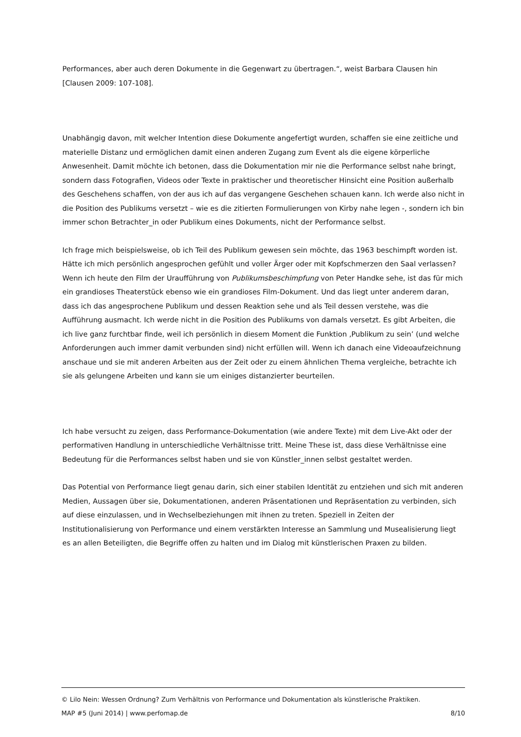Performances, aber auch deren Dokumente in die Gegenwart zu übertragen.“, weist Barbara Clausen hin [Clausen 2009: 107-108].
Unabhängig davon, mit welcher Intention diese Dokumente angefertigt wurden, schaffen sie eine zeitliche und materielle Distanz und ermöglichen damit einen anderen Zugang zum Event als die eigene körperliche Anwesenheit. Damit möchte ich betonen, dass die Dokumentation mir nie die Performance selbst nahe bringt, sondern dass Fotografien, Videos oder Texte in praktischer und theoretischer Hinsicht eine Position außerhalb des Geschehens schaffen, von der aus ich auf das vergangene Geschehen schauen kann. Ich werde also nicht in die Position des Publikums versetzt – wie es die zitierten Formulierungen von Kirby nahe legen -, sondern ich bin immer schon Betrachter_in oder Publikum eines Dokuments, nicht der Performance selbst.
Ich frage mich beispielsweise, ob ich Teil des Publikum gewesen sein möchte, das 1963 beschimpft worden ist. Hätte ich mich persönlich angesprochen gefühlt und voller Ärger oder mit Kopfschmerzen den Saal verlassen? Wenn ich heute den Film der Uraufführung von Publikumsbeschimpfung von Peter Handke sehe, ist das für mich ein grandioses Theaterstück ebenso wie ein grandioses Film-Dokument. Und das liegt unter anderem daran, dass ich das angesprochene Publikum und dessen Reaktion sehe und als Teil dessen verstehe, was die Aufführung ausmacht. Ich werde nicht in die Position des Publikums von damals versetzt. Es gibt Arbeiten, die ich live ganz furchtbar finde, weil ich persönlich in diesem Moment die Funktion ‚Publikum zu sein’ (und welche Anforderungen auch immer damit verbunden sind) nicht erfüllen will. Wenn ich danach eine Videoaufzeichnung anschaue und sie mit anderen Arbeiten aus der Zeit oder zu einem ähnlichen Thema vergleiche, betrachte ich sie als gelungene Arbeiten und kann sie um einiges distanzierter beurteilen.
Ich habe versucht zu zeigen, dass Performance-Dokumentation (wie andere Texte) mit dem Live-Akt oder der performativen Handlung in unterschiedliche Verhältnisse tritt. Meine These ist, dass diese Verhältnisse eine Bedeutung für die Performances selbst haben und sie von Künstler_innen selbst gestaltet werden.
Das Potential von Performance liegt genau darin, sich einer stabilen Identität zu entziehen und sich mit anderen Medien, Aussagen über sie, Dokumentationen, anderen Präsentationen und Repräsentation zu verbinden, sich auf diese einzulassen, und in Wechselbeziehungen mit ihnen zu treten. Speziell in Zeiten der Institutionalisierung von Performance und einem verstärkten Interesse an Sammlung und Musealisierung liegt es an allen Beteiligten, die Begriffe offen zu halten und im Dialog mit künstlerischen Praxen zu bilden.
© Lilo Nein: Wessen Ordnung? Zum Verhältnis von Performance und Dokumentation als künstlerische Praktiken.
MAP #5 (Juni 2014) | www.perfomap.de 8/10